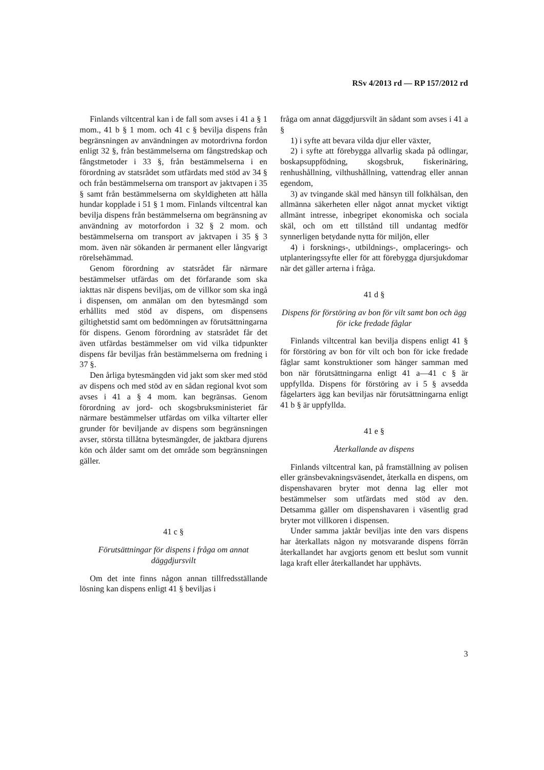RSv 4/2013 rd — RP 157/2012 rd
Finlands viltcentral kan i de fall som avses i 41 a § 1 mom., 41 b § 1 mom. och 41 c § bevilja dispens från begränsningen av användningen av motordrivna fordon enligt 32 §, från bestämmelserna om fångstredskap och fångstmetoder i 33 §, från bestämmelserna i en förordning av statsrådet som utfärdats med stöd av 34 § och från bestämmelserna om transport av jaktvapen i 35 § samt från bestämmelserna om skyldigheten att hålla hundar kopplade i 51 § 1 mom. Finlands viltcentral kan bevilja dispens från bestämmelserna om begränsning av användning av motorfordon i 32 § 2 mom. och bestämmelserna om transport av jaktvapen i 35 § 3 mom. även när sökanden är permanent eller långvarigt rörelsehämmad.
Genom förordning av statsrådet får närmare bestämmelser utfärdas om det förfarande som ska iakttas när dispens beviljas, om de villkor som ska ingå i dispensen, om anmälan om den bytesmängd som erhållits med stöd av dispens, om dispensens giltighetstid samt om bedömningen av förutsättningarna för dispens. Genom förordning av statsrådet får det även utfärdas bestämmelser om vid vilka tidpunkter dispens får beviljas från bestämmelserna om fredning i 37 §.
Den årliga bytesmängden vid jakt som sker med stöd av dispens och med stöd av en sådan regional kvot som avses i 41 a § 4 mom. kan begränsas. Genom förordning av jord- och skogsbruksministeriet får närmare bestämmelser utfärdas om vilka viltarter eller grunder för beviljande av dispens som begränsningen avser, största tillåtna bytesmängder, de jaktbara djurens kön och ålder samt om det område som begränsningen gäller.
41 c §
Förutsättningar för dispens i fråga om annat däggdjursvilt
Om det inte finns någon annan tillfredsställande lösning kan dispens enligt 41 § beviljas i
fråga om annat däggdjursvilt än sådant som avses i 41 a §
1) i syfte att bevara vilda djur eller växter,
2) i syfte att förebygga allvarlig skada på odlingar, boskapsuppfödning, skogsbruk, fiskerinäring, renhushållning, vilthushållning, vattendrag eller annan egendom,
3) av tvingande skäl med hänsyn till folkhälsan, den allmänna säkerheten eller något annat mycket viktigt allmänt intresse, inbegripet ekonomiska och sociala skäl, och om ett tillstånd till undantag medför synnerligen betydande nytta för miljön, eller
4) i forsknings-, utbildnings-, omplacerings- och utplanteringssyfte eller för att förebygga djursjukdomar när det gäller arterna i fråga.
41 d §
Dispens för förstöring av bon för vilt samt bon och ägg för icke fredade fåglar
Finlands viltcentral kan bevilja dispens enligt 41 § för förstöring av bon för vilt och bon för icke fredade fåglar samt konstruktioner som hänger samman med bon när förutsättningarna enligt 41 a—41 c § är uppfyllda. Dispens för förstöring av i 5 § avsedda fågelarters ägg kan beviljas när förutsättningarna enligt 41 b § är uppfyllda.
41 e §
Återkallande av dispens
Finlands viltcentral kan, på framställning av polisen eller gränsbevakningsväsendet, återkalla en dispens, om dispenshavaren bryter mot denna lag eller mot bestämmelser som utfärdats med stöd av den. Detsamma gäller om dispenshavaren i väsentlig grad bryter mot villkoren i dispensen.
Under samma jaktår beviljas inte den vars dispens har återkallats någon ny motsvarande dispens förrän återkallandet har avgjorts genom ett beslut som vunnit laga kraft eller återkallandet har upphävts.
3